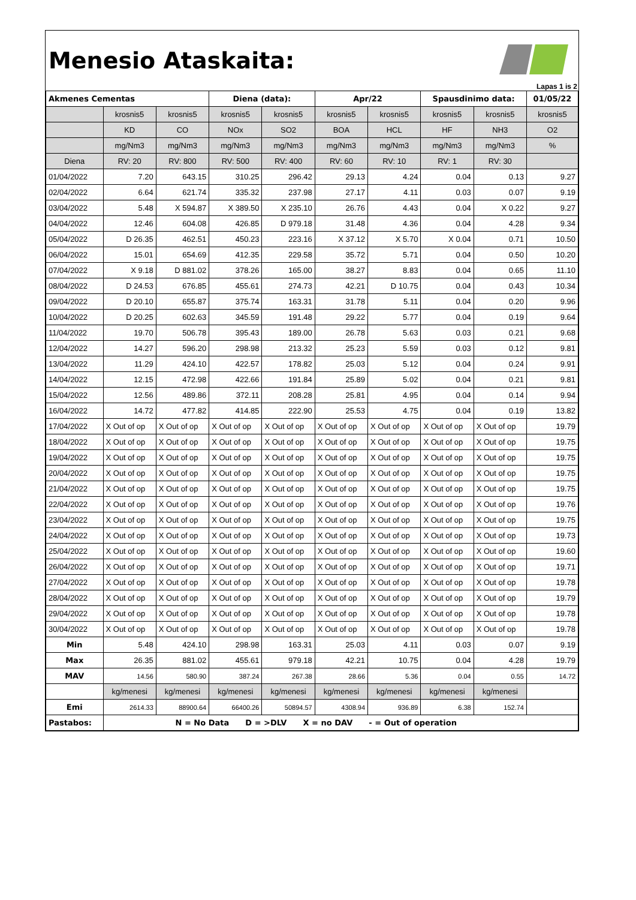Menesio Ataskaita:
Lapas 1 is 2
| Akmenes Cementas | | | Diena (data): | | Apr/22 | | Spausdinimo data: | | 01/05/22 |
| | krosnis5 | krosnis5 | krosnis5 | krosnis5 | krosnis5 | krosnis5 | krosnis5 | krosnis5 | krosnis5 |
| | KD | CO | NOx | SO2 | BOA | HCL | HF | NH3 | O2 |
| | mg/Nm3 | mg/Nm3 | mg/Nm3 | mg/Nm3 | mg/Nm3 | mg/Nm3 | mg/Nm3 | mg/Nm3 | % |
| Diena | RV: 20 | RV: 800 | RV: 500 | RV: 400 | RV: 60 | RV: 10 | RV: 1 | RV: 30 | |
| 01/04/2022 | 7.20 | 643.15 | 310.25 | 296.42 | 29.13 | 4.24 | 0.04 | 0.13 | 9.27 |
| 02/04/2022 | 6.64 | 621.74 | 335.32 | 237.98 | 27.17 | 4.11 | 0.03 | 0.07 | 9.19 |
| 03/04/2022 | 5.48 | X 594.87 | X 389.50 | X 235.10 | 26.76 | 4.43 | 0.04 | X 0.22 | 9.27 |
| 04/04/2022 | 12.46 | 604.08 | 426.85 | D 979.18 | 31.48 | 4.36 | 0.04 | 4.28 | 9.34 |
| 05/04/2022 | D 26.35 | 462.51 | 450.23 | 223.16 | X 37.12 | X 5.70 | X 0.04 | 0.71 | 10.50 |
| 06/04/2022 | 15.01 | 654.69 | 412.35 | 229.58 | 35.72 | 5.71 | 0.04 | 0.50 | 10.20 |
| 07/04/2022 | X 9.18 | D 881.02 | 378.26 | 165.00 | 38.27 | 8.83 | 0.04 | 0.65 | 11.10 |
| 08/04/2022 | D 24.53 | 676.85 | 455.61 | 274.73 | 42.21 | D 10.75 | 0.04 | 0.43 | 10.34 |
| 09/04/2022 | D 20.10 | 655.87 | 375.74 | 163.31 | 31.78 | 5.11 | 0.04 | 0.20 | 9.96 |
| 10/04/2022 | D 20.25 | 602.63 | 345.59 | 191.48 | 29.22 | 5.77 | 0.04 | 0.19 | 9.64 |
| 11/04/2022 | 19.70 | 506.78 | 395.43 | 189.00 | 26.78 | 5.63 | 0.03 | 0.21 | 9.68 |
| 12/04/2022 | 14.27 | 596.20 | 298.98 | 213.32 | 25.23 | 5.59 | 0.03 | 0.12 | 9.81 |
| 13/04/2022 | 11.29 | 424.10 | 422.57 | 178.82 | 25.03 | 5.12 | 0.04 | 0.24 | 9.91 |
| 14/04/2022 | 12.15 | 472.98 | 422.66 | 191.84 | 25.89 | 5.02 | 0.04 | 0.21 | 9.81 |
| 15/04/2022 | 12.56 | 489.86 | 372.11 | 208.28 | 25.81 | 4.95 | 0.04 | 0.14 | 9.94 |
| 16/04/2022 | 14.72 | 477.82 | 414.85 | 222.90 | 25.53 | 4.75 | 0.04 | 0.19 | 13.82 |
| 17/04/2022 | X Out of op | X Out of op | X Out of op | X Out of op | X Out of op | X Out of op | X Out of op | X Out of op | 19.79 |
| 18/04/2022 | X Out of op | X Out of op | X Out of op | X Out of op | X Out of op | X Out of op | X Out of op | X Out of op | 19.75 |
| 19/04/2022 | X Out of op | X Out of op | X Out of op | X Out of op | X Out of op | X Out of op | X Out of op | X Out of op | 19.75 |
| 20/04/2022 | X Out of op | X Out of op | X Out of op | X Out of op | X Out of op | X Out of op | X Out of op | X Out of op | 19.75 |
| 21/04/2022 | X Out of op | X Out of op | X Out of op | X Out of op | X Out of op | X Out of op | X Out of op | X Out of op | 19.75 |
| 22/04/2022 | X Out of op | X Out of op | X Out of op | X Out of op | X Out of op | X Out of op | X Out of op | X Out of op | 19.76 |
| 23/04/2022 | X Out of op | X Out of op | X Out of op | X Out of op | X Out of op | X Out of op | X Out of op | X Out of op | 19.75 |
| 24/04/2022 | X Out of op | X Out of op | X Out of op | X Out of op | X Out of op | X Out of op | X Out of op | X Out of op | 19.73 |
| 25/04/2022 | X Out of op | X Out of op | X Out of op | X Out of op | X Out of op | X Out of op | X Out of op | X Out of op | 19.60 |
| 26/04/2022 | X Out of op | X Out of op | X Out of op | X Out of op | X Out of op | X Out of op | X Out of op | X Out of op | 19.71 |
| 27/04/2022 | X Out of op | X Out of op | X Out of op | X Out of op | X Out of op | X Out of op | X Out of op | X Out of op | 19.78 |
| 28/04/2022 | X Out of op | X Out of op | X Out of op | X Out of op | X Out of op | X Out of op | X Out of op | X Out of op | 19.79 |
| 29/04/2022 | X Out of op | X Out of op | X Out of op | X Out of op | X Out of op | X Out of op | X Out of op | X Out of op | 19.78 |
| 30/04/2022 | X Out of op | X Out of op | X Out of op | X Out of op | X Out of op | X Out of op | X Out of op | X Out of op | 19.78 |
| Min | 5.48 | 424.10 | 298.98 | 163.31 | 25.03 | 4.11 | 0.03 | 0.07 | 9.19 |
| Max | 26.35 | 881.02 | 455.61 | 979.18 | 42.21 | 10.75 | 0.04 | 4.28 | 19.79 |
| MAV | 14.56 | 580.90 | 387.24 | 267.38 | 28.66 | 5.36 | 0.04 | 0.55 | 14.72 |
| | kg/menesi | kg/menesi | kg/menesi | kg/menesi | kg/menesi | kg/menesi | kg/menesi | kg/menesi | |
| Emi | 2614.33 | 88900.64 | 66400.26 | 50894.57 | 4308.94 | 936.89 | 6.38 | 152.74 | |
| Pastabos: | N = No Data D = >DLV X = no DAV - = Out of operation | | | | | | | | |